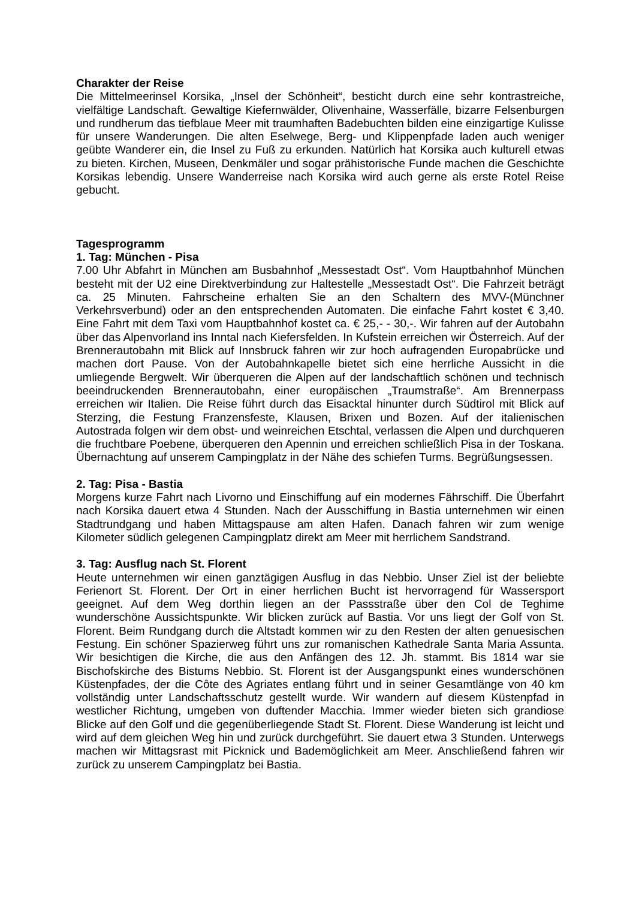Charakter der Reise
Die Mittelmeerinsel Korsika, „Insel der Schönheit“, besticht durch eine sehr kontrastreiche, vielfältige Landschaft. Gewaltige Kiefernwälder, Olivenhaine, Wasserfälle, bizarre Felsenburgen und rundherum das tiefblaue Meer mit traumhaften Badebuchten bilden eine einzigartige Kulisse für unsere Wanderungen. Die alten Eselwege, Berg- und Klippenpfade laden auch weniger geübte Wanderer ein, die Insel zu Fuß zu erkunden. Natürlich hat Korsika auch kulturell etwas zu bieten. Kirchen, Museen, Denkmäler und sogar prähistorische Funde machen die Geschichte Korsikas lebendig. Unsere Wanderreise nach Korsika wird auch gerne als erste Rotel Reise gebucht.
Tagesprogramm
1. Tag: München - Pisa
7.00 Uhr Abfahrt in München am Busbahnhof „Messestadt Ost“. Vom Hauptbahnhof München besteht mit der U2 eine Direktverbindung zur Haltestelle „Messestadt Ost“. Die Fahrzeit beträgt ca. 25 Minuten. Fahrscheine erhalten Sie an den Schaltern des MVV-(Münchner Verkehrsverbund) oder an den entsprechenden Automaten. Die einfache Fahrt kostet € 3,40. Eine Fahrt mit dem Taxi vom Hauptbahnhof kostet ca. € 25,- - 30,-. Wir fahren auf der Autobahn über das Alpenvorland ins Inntal nach Kiefersfelden. In Kufstein erreichen wir Österreich. Auf der Brennerautobahn mit Blick auf Innsbruck fahren wir zur hoch aufragenden Europabrücke und machen dort Pause. Von der Autobahnkapelle bietet sich eine herrliche Aussicht in die umliegende Bergwelt. Wir überqueren die Alpen auf der landschaftlich schönen und technisch beeindruckenden Brennerautobahn, einer europäischen „Traumstraße“. Am Brennerpass erreichen wir Italien. Die Reise führt durch das Eisacktal hinunter durch Südtirol mit Blick auf Sterzing, die Festung Franzensfeste, Klausen, Brixen und Bozen. Auf der italienischen Autostrada folgen wir dem obst- und weinreichen Etschtal, verlassen die Alpen und durchqueren die fruchtbare Poebene, überqueren den Apennin und erreichen schließlich Pisa in der Toskana. Übernachtung auf unserem Campingplatz in der Nähe des schiefen Turms. Begrüßungsessen.
2. Tag: Pisa - Bastia
Morgens kurze Fahrt nach Livorno und Einschiffung auf ein modernes Fährschiff. Die Überfahrt nach Korsika dauert etwa 4 Stunden. Nach der Ausschiffung in Bastia unternehmen wir einen Stadtrundgang und haben Mittagspause am alten Hafen. Danach fahren wir zum wenige Kilometer südlich gelegenen Campingplatz direkt am Meer mit herrlichem Sandstrand.
3. Tag: Ausflug nach St. Florent
Heute unternehmen wir einen ganztägigen Ausflug in das Nebbio. Unser Ziel ist der beliebte Ferienort St. Florent. Der Ort in einer herrlichen Bucht ist hervorragend für Wassersport geeignet. Auf dem Weg dorthin liegen an der Passstraße über den Col de Teghime wunderschöne Aussichtspunkte. Wir blicken zurück auf Bastia. Vor uns liegt der Golf von St. Florent. Beim Rundgang durch die Altstadt kommen wir zu den Resten der alten genuesischen Festung. Ein schöner Spazierweg führt uns zur romanischen Kathedrale Santa Maria Assunta. Wir besichtigen die Kirche, die aus den Anfängen des 12. Jh. stammt. Bis 1814 war sie Bischofskirche des Bistums Nebbio. St. Florent ist der Ausgangspunkt eines wunderschönen Küstenpfades, der die Côte des Agriates entlang führt und in seiner Gesamtlänge von 40 km vollständig unter Landschaftsschutz gestellt wurde. Wir wandern auf diesem Küstenpfad in westlicher Richtung, umgeben von duftender Macchia. Immer wieder bieten sich grandiose Blicke auf den Golf und die gegenüberliegende Stadt St. Florent. Diese Wanderung ist leicht und wird auf dem gleichen Weg hin und zurück durchgeführt. Sie dauert etwa 3 Stunden. Unterwegs machen wir Mittagsrast mit Picknick und Bademöglichkeit am Meer. Anschließend fahren wir zurück zu unserem Campingplatz bei Bastia.